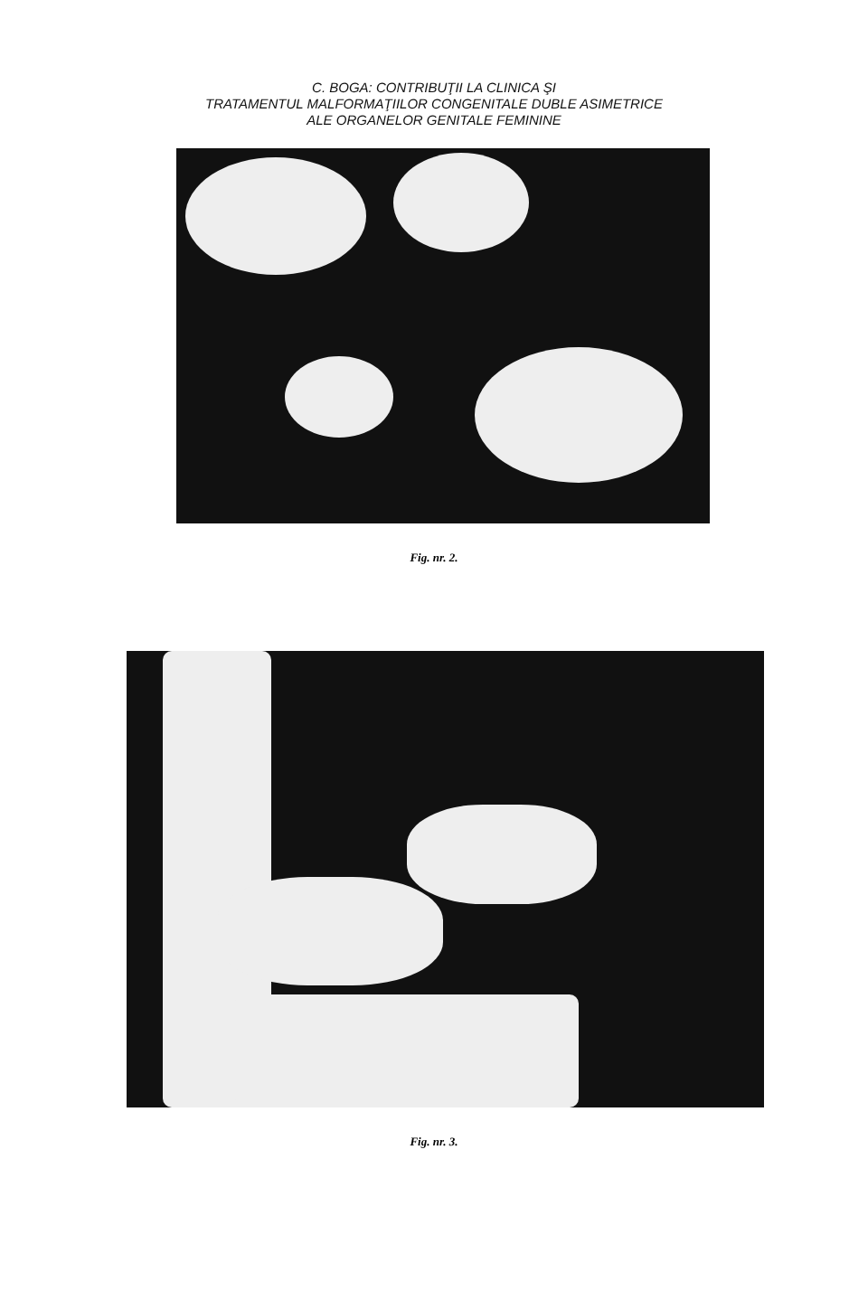C. BOGA: CONTRIBUŢII LA CLINICA ŞI
TRATAMENTUL MALFORMAŢIILOR CONGENITALE DUBLE ASIMETRICE
ALE ORGANELOR GENITALE FEMININE
Fig. nr. 2.
Fig. nr. 3.